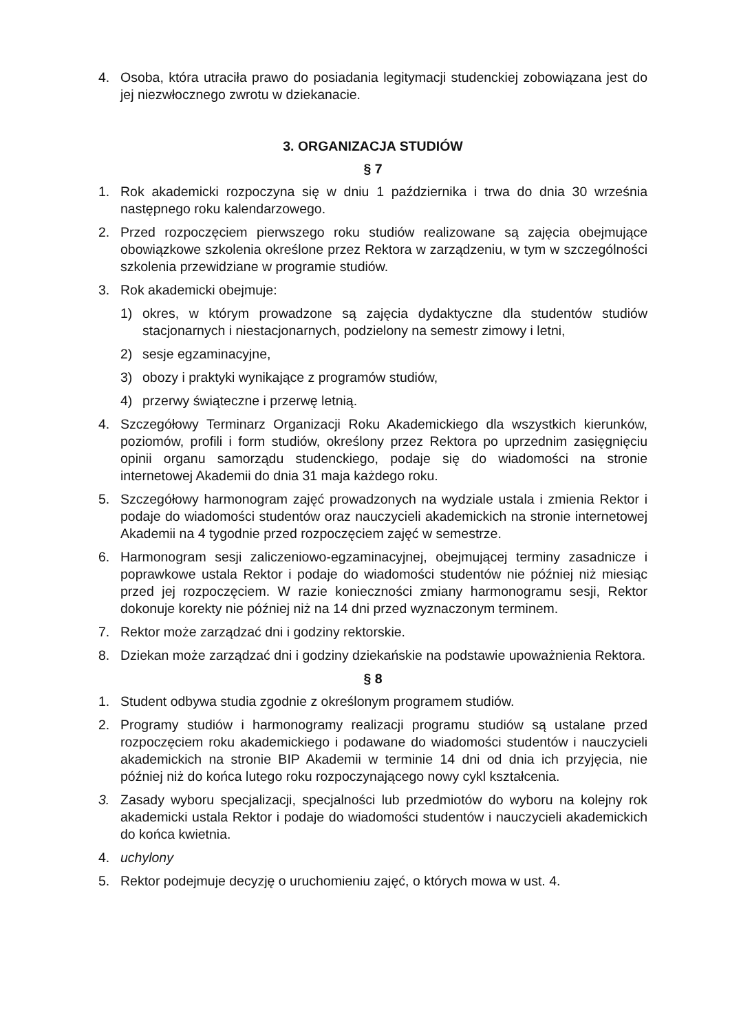4. Osoba, która utraciła prawo do posiadania legitymacji studenckiej zobowiązana jest do jej niezwłocznego zwrotu w dziekanacie.
3. ORGANIZACJA STUDIÓW
§ 7
1. Rok akademicki rozpoczyna się w dniu 1 października i trwa do dnia 30 września następnego roku kalendarzowego.
2. Przed rozpoczęciem pierwszego roku studiów realizowane są zajęcia obejmujące obowiązkowe szkolenia określone przez Rektora w zarządzeniu, w tym w szczególności szkolenia przewidziane w programie studiów.
3. Rok akademicki obejmuje:
1) okres, w którym prowadzone są zajęcia dydaktyczne dla studentów studiów stacjonarnych i niestacjonarnych, podzielony na semestr zimowy i letni,
2) sesje egzaminacyjne,
3) obozy i praktyki wynikające z programów studiów,
4) przerwy świąteczne i przerwę letnią.
4. Szczegółowy Terminarz Organizacji Roku Akademickiego dla wszystkich kierunków, poziomów, profili i form studiów, określony przez Rektora po uprzednim zasięgnięciu opinii organu samorządu studenckiego, podaje się do wiadomości na stronie internetowej Akademii do dnia 31 maja każdego roku.
5. Szczegółowy harmonogram zajęć prowadzonych na wydziale ustala i zmienia Rektor i podaje do wiadomości studentów oraz nauczycieli akademickich na stronie internetowej Akademii na 4 tygodnie przed rozpoczęciem zajęć w semestrze.
6. Harmonogram sesji zaliczeniowo-egzaminacyjnej, obejmującej terminy zasadnicze i poprawkowe ustala Rektor i podaje do wiadomości studentów nie później niż miesiąc przed jej rozpoczęciem. W razie konieczności zmiany harmonogramu sesji, Rektor dokonuje korekty nie później niż na 14 dni przed wyznaczonym terminem.
7. Rektor może zarządzać dni i godziny rektorskie.
8. Dziekan może zarządzać dni i godziny dziekańskie na podstawie upoważnienia Rektora.
§ 8
1. Student odbywa studia zgodnie z określonym programem studiów.
2. Programy studiów i harmonogramy realizacji programu studiów są ustalane przed rozpoczęciem roku akademickiego i podawane do wiadomości studentów i nauczycieli akademickich na stronie BIP Akademii w terminie 14 dni od dnia ich przyjęcia, nie później niż do końca lutego roku rozpoczynającego nowy cykl kształcenia.
3. Zasady wyboru specjalizacji, specjalności lub przedmiotów do wyboru na kolejny rok akademicki ustala Rektor i podaje do wiadomości studentów i nauczycieli akademickich do końca kwietnia.
4. uchylony
5. Rektor podejmuje decyzję o uruchomieniu zajęć, o których mowa w ust. 4.